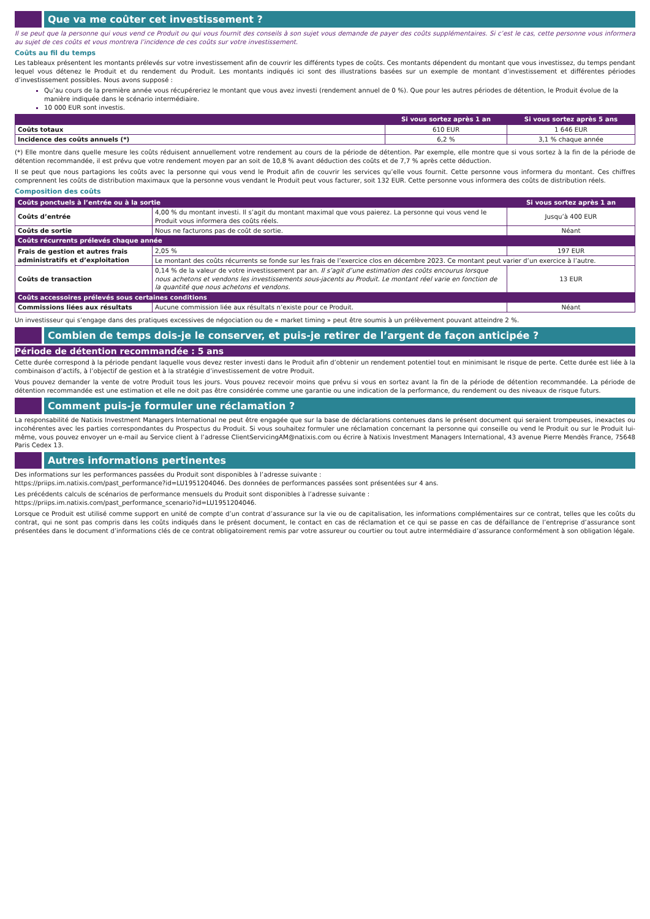Que va me coûter cet investissement ?
Il se peut que la personne qui vous vend ce Produit ou qui vous fournit des conseils à son sujet vous demande de payer des coûts supplémentaires. Si c’est le cas, cette personne vous informera au sujet de ces coûts et vous montrera l’incidence de ces coûts sur votre investissement.
Coûts au fil du temps
Les tableaux présentent les montants prélevés sur votre investissement afin de couvrir les différents types de coûts. Ces montants dépendent du montant que vous investissez, du temps pendant lequel vous détenez le Produit et du rendement du Produit. Les montants indiqués ici sont des illustrations basées sur un exemple de montant d’investissement et différentes périodes d’investissement possibles. Nous avons supposé :
Qu’au cours de la première année vous récupéreriez le montant que vous avez investi (rendement annuel de 0 %). Que pour les autres périodes de détention, le Produit évolue de la manière indiquée dans le scénario intermédiaire.
10 000 EUR sont investis.
| | Si vous sortez après 1 an | Si vous sortez après 5 ans |
| --- | --- | --- |
| Coûts totaux | 610 EUR | 1 646 EUR |
| Incidence des coûts annuels (*) | 6,2 % | 3,1 % chaque année |
(*) Elle montre dans quelle mesure les coûts réduisent annuellement votre rendement au cours de la période de détention. Par exemple, elle montre que si vous sortez à la fin de la période de détention recommandée, il est prévu que votre rendement moyen par an soit de 10,8 % avant déduction des coûts et de 7,7 % après cette déduction.
Il se peut que nous partagions les coûts avec la personne qui vous vend le Produit afin de couvrir les services qu’elle vous fournit. Cette personne vous informera du montant. Ces chiffres comprennent les coûts de distribution maximaux que la personne vous vendant le Produit peut vous facturer, soit 132 EUR. Cette personne vous informera des coûts de distribution réels.
Composition des coûts
| Coûts ponctuels à l’entrée ou à la sortie | | Si vous sortez après 1 an |
| --- | --- | --- |
| Coûts d’entrée | 4,00 % du montant investi. Il s’agit du montant maximal que vous paierez. La personne qui vous vend le Produit vous informera des coûts réels. | Jusqu’à 400 EUR |
| Coûts de sortie | Nous ne facturons pas de coût de sortie. | Néant |
| Coûts récurrents prélevés chaque année | | |
| Frais de gestion et autres frais administratifs et d’exploitation | 2,05 % | 197 EUR |
| | Le montant des coûts récurrents se fonde sur les frais de l’exercice clos en décembre 2023. Ce montant peut varier d’un exercice à l’autre. | |
| Coûts de transaction | 0,14 % de la valeur de votre investissement par an. Il s’agit d’une estimation des coûts encourus lorsque nous achetons et vendons les investissements sous-jacents au Produit. Le montant réel varie en fonction de la quantité que nous achetons et vendons. | 13 EUR |
| Coûts accessoires prélevés sous certaines conditions | | |
| Commissions liées aux résultats | Aucune commission liée aux résultats n’existe pour ce Produit. | Néant |
Un investisseur qui s’engage dans des pratiques excessives de négociation ou de « market timing » peut être soumis à un prélèvement pouvant atteindre 2 %.
Combien de temps dois-je le conserver, et puis-je retirer de l’argent de façon anticipée ?
Période de détention recommandée : 5 ans
Cette durée correspond à la période pendant laquelle vous devez rester investi dans le Produit afin d’obtenir un rendement potentiel tout en minimisant le risque de perte. Cette durée est liée à la combinaison d’actifs, à l’objectif de gestion et à la stratégie d’investissement de votre Produit.
Vous pouvez demander la vente de votre Produit tous les jours. Vous pouvez recevoir moins que prévu si vous en sortez avant la fin de la période de détention recommandée. La période de détention recommandée est une estimation et elle ne doit pas être considérée comme une garantie ou une indication de la performance, du rendement ou des niveaux de risque futurs.
Comment puis-je formuler une réclamation ?
La responsabilité de Natixis Investment Managers International ne peut être engagée que sur la base de déclarations contenues dans le présent document qui seraient trompeuses, inexactes ou incohérentes avec les parties correspondantes du Prospectus du Produit. Si vous souhaitez formuler une réclamation concernant la personne qui conseille ou vend le Produit ou sur le Produit lui-même, vous pouvez envoyer un e-mail au Service client à l’adresse ClientServicingAM@natixis.com ou écrire à Natixis Investment Managers International, 43 avenue Pierre Mendès France, 75648 Paris Cedex 13.
Autres informations pertinentes
Des informations sur les performances passées du Produit sont disponibles à l’adresse suivante :
https://priips.im.natixis.com/past_performance?id=LU1951204046. Des données de performances passées sont présentées sur 4 ans.
Les précédents calculs de scénarios de performance mensuels du Produit sont disponibles à l’adresse suivante :
https://priips.im.natixis.com/past_performance_scenario?id=LU1951204046.
Lorsque ce Produit est utilisé comme support en unité de compte d’un contrat d’assurance sur la vie ou de capitalisation, les informations complémentaires sur ce contrat, telles que les coûts du contrat, qui ne sont pas compris dans les coûts indiqués dans le présent document, le contact en cas de réclamation et ce qui se passe en cas de défaillance de l’entreprise d’assurance sont présentées dans le document d’informations clés de ce contrat obligatoirement remis par votre assureur ou courtier ou tout autre intermédiaire d’assurance conformément à son obligation légale.